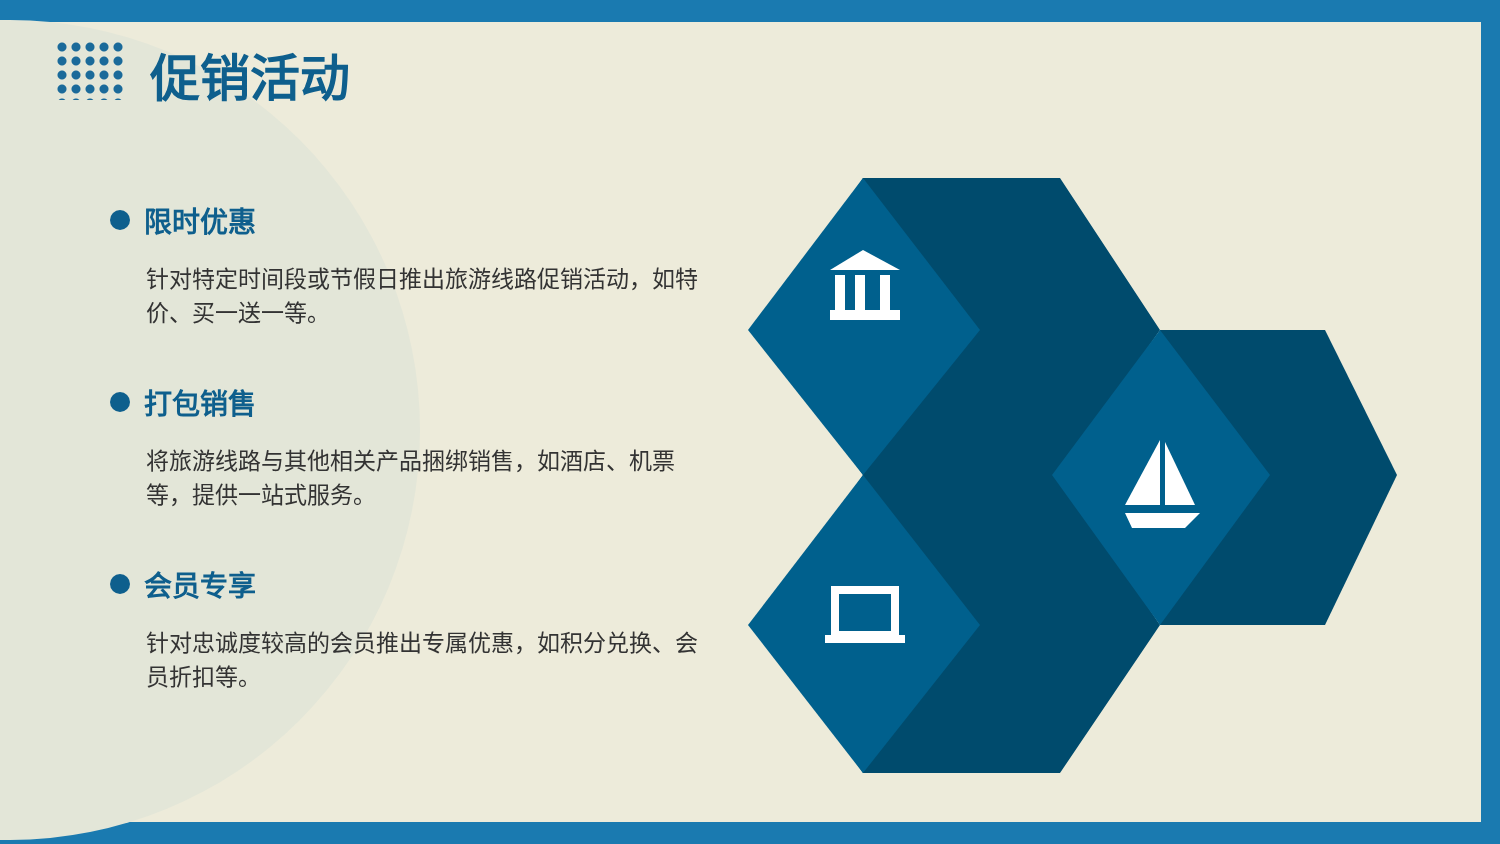促销活动
限时优惠
针对特定时间段或节假日推出旅游线路促销活动，如特价、买一送一等。
打包销售
将旅游线路与其他相关产品捆绑销售，如酒店、机票等，提供一站式服务。
会员专享
针对忠诚度较高的会员推出专属优惠，如积分兑换、会员折扣等。